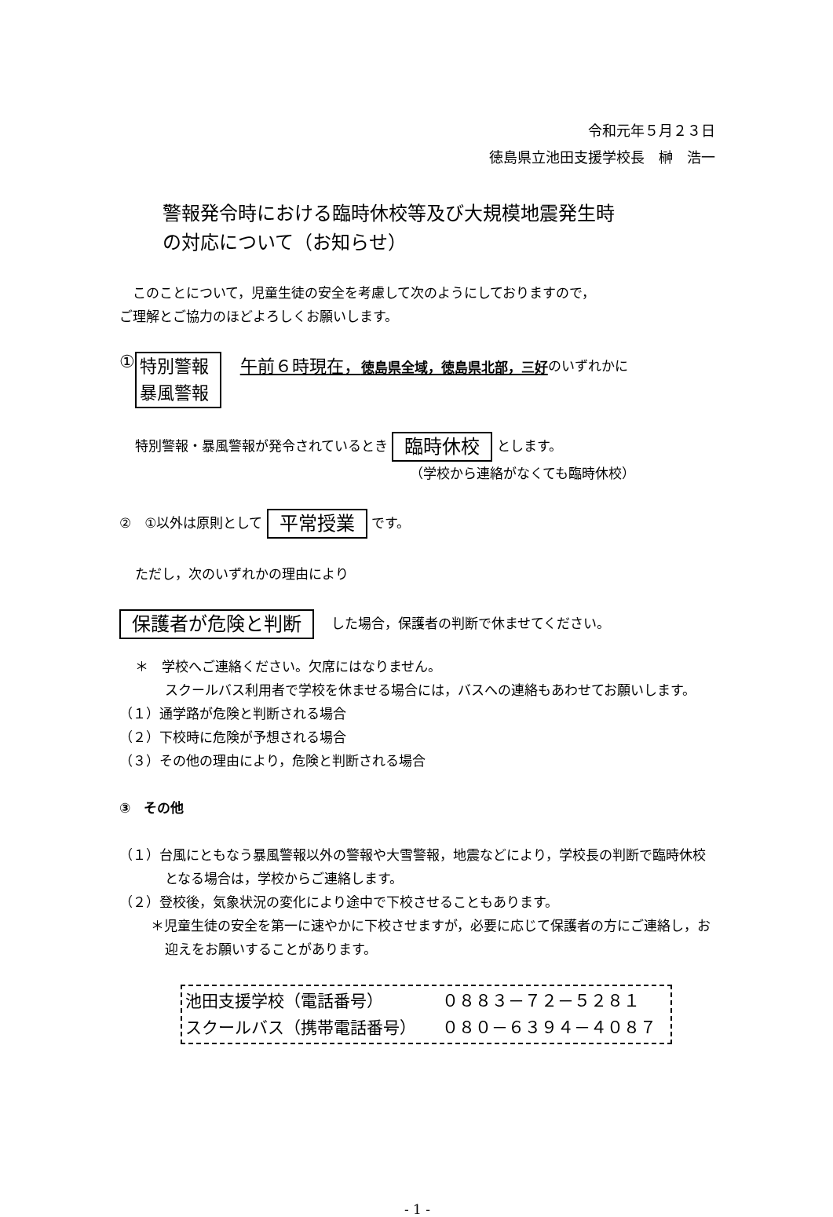令和元年５月２３日
徳島県立池田支援学校長　榊　浩一
警報発令時における臨時休校等及び大規模地震発生時
の対応について（お知らせ）
　このことについて，児童生徒の安全を考慮して次のようにしておりますので，
ご理解とご協力のほどよろしくお願いします。
① 特別警報
暴風警報 午前６時現在，徳島県全域，徳島県北部，三好 のいずれかに
特別警報・暴風警報が発令されているとき 臨時休校 とします。
（学校から連絡がなくても臨時休校）
②　①以外は原則として 平常授業 です。
ただし，次のいずれかの理由により
保護者が危険と判断 　した場合，保護者の判断で休ませてください。
＊　学校へご連絡ください。欠席にはなりません。
スクールバス利用者で学校を休ませる場合には，バスへの連絡もあわせてお願いします。
（１）通学路が危険と判断される場合
（２）下校時に危険が予想される場合
（３）その他の理由により，危険と判断される場合
③　その他
（１）台風にともなう暴風警報以外の警報や大雪警報，地震などにより，学校長の判断で臨時休校となる場合は，学校からご連絡します。
（２）登校後，気象状況の変化により途中で下校させることもあります。
＊児童生徒の安全を第一に速やかに下校させますが，必要に応じて保護者の方にご連絡し，お迎えをお願いすることがあります。
池田支援学校（電話番号） ０８８３－７２－５２８１
スクールバス（携帯電話番号） ０８０－６３９４－４０８７
- 1 -